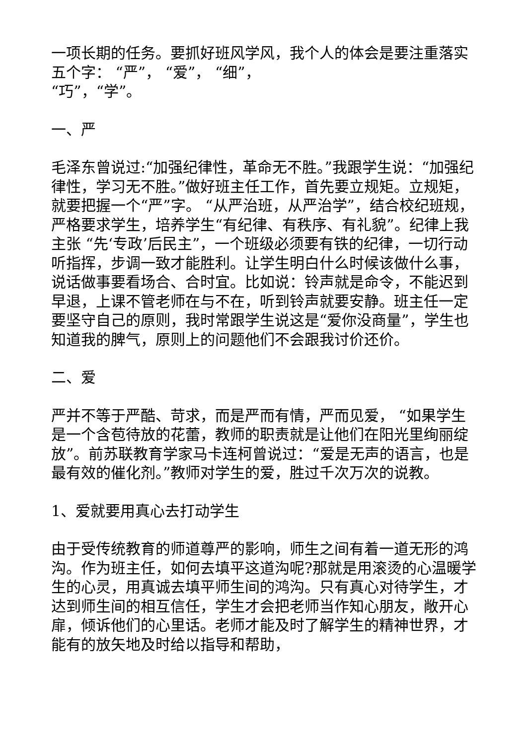一项长期的任务。要抓好班风学风，我个人的体会是要注重落实五个字： “严”， “爱”， “细”，
“巧”，“学”。
一、严
毛泽东曾说过:“加强纪律性，革命无不胜。”我跟学生说：“加强纪律性，学习无不胜。”做好班主任工作，首先要立规矩。立规矩，就要把握一个“严”字。 “从严治班，从严治学”，结合校纪班规，严格要求学生，培养学生“有纪律、有秩序、有礼貌”。纪律上我主张 “先‘专政’后民主”，一个班级必须要有铁的纪律，一切行动听指挥，步调一致才能胜利。让学生明白什么时候该做什么事，说话做事要看场合、合时宜。比如说：铃声就是命令，不能迟到早退，上课不管老师在与不在，听到铃声就要安静。班主任一定要坚守自己的原则，我时常跟学生说这是“爱你没商量”，学生也知道我的脾气，原则上的问题他们不会跟我讨价还价。
二、爱
严并不等于严酷、苛求，而是严而有情，严而见爱， “如果学生是一个含苞待放的花蕾，教师的职责就是让他们在阳光里绚丽绽放”。前苏联教育学家马卡连柯曾说过：“爱是无声的语言，也是最有效的催化剂。”教师对学生的爱，胜过千次万次的说教。
1、爱就要用真心去打动学生
由于受传统教育的师道尊严的影响，师生之间有着一道无形的鸿沟。作为班主任，如何去填平这道沟呢?那就是用滚烫的心温暖学生的心灵，用真诚去填平师生间的鸿沟。只有真心对待学生，才达到师生间的相互信任，学生才会把老师当作知心朋友，敞开心扉，倾诉他们的心里话。老师才能及时了解学生的精神世界，才能有的放矢地及时给以指导和帮助，